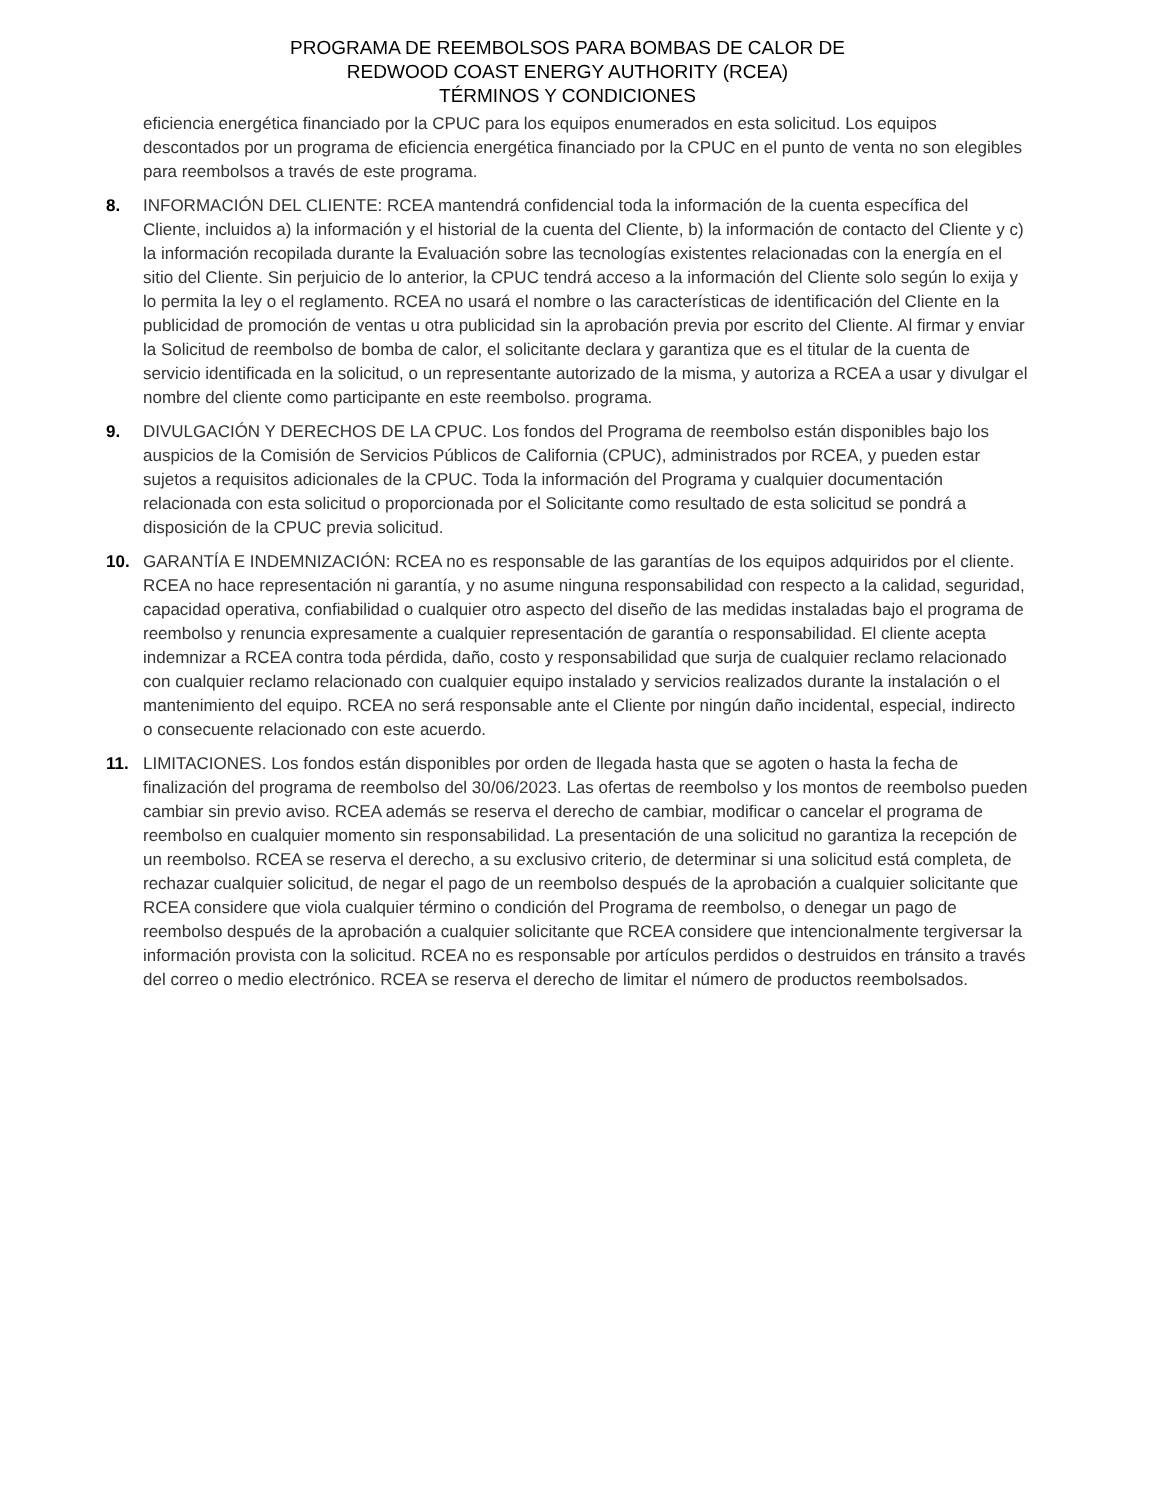PROGRAMA DE REEMBOLSOS PARA BOMBAS DE CALOR DE
REDWOOD COAST ENERGY AUTHORITY (RCEA)
TÉRMINOS Y CONDICIONES
eficiencia energética financiado por la CPUC para los equipos enumerados en esta solicitud. Los equipos descontados por un programa de eficiencia energética financiado por la CPUC en el punto de venta no son elegibles para reembolsos a través de este programa.
8. INFORMACIÓN DEL CLIENTE: RCEA mantendrá confidencial toda la información de la cuenta específica del Cliente, incluidos a) la información y el historial de la cuenta del Cliente, b) la información de contacto del Cliente y c) la información recopilada durante la Evaluación sobre las tecnologías existentes relacionadas con la energía en el sitio del Cliente. Sin perjuicio de lo anterior, la CPUC tendrá acceso a la información del Cliente solo según lo exija y lo permita la ley o el reglamento. RCEA no usará el nombre o las características de identificación del Cliente en la publicidad de promoción de ventas u otra publicidad sin la aprobación previa por escrito del Cliente. Al firmar y enviar la Solicitud de reembolso de bomba de calor, el solicitante declara y garantiza que es el titular de la cuenta de servicio identificada en la solicitud, o un representante autorizado de la misma, y autoriza a RCEA a usar y divulgar el nombre del cliente como participante en este reembolso. programa.
9. DIVULGACIÓN Y DERECHOS DE LA CPUC. Los fondos del Programa de reembolso están disponibles bajo los auspicios de la Comisión de Servicios Públicos de California (CPUC), administrados por RCEA, y pueden estar sujetos a requisitos adicionales de la CPUC. Toda la información del Programa y cualquier documentación relacionada con esta solicitud o proporcionada por el Solicitante como resultado de esta solicitud se pondrá a disposición de la CPUC previa solicitud.
10. GARANTÍA E INDEMNIZACIÓN: RCEA no es responsable de las garantías de los equipos adquiridos por el cliente. RCEA no hace representación ni garantía, y no asume ninguna responsabilidad con respecto a la calidad, seguridad, capacidad operativa, confiabilidad o cualquier otro aspecto del diseño de las medidas instaladas bajo el programa de reembolso y renuncia expresamente a cualquier representación de garantía o responsabilidad. El cliente acepta indemnizar a RCEA contra toda pérdida, daño, costo y responsabilidad que surja de cualquier reclamo relacionado con cualquier reclamo relacionado con cualquier equipo instalado y servicios realizados durante la instalación o el mantenimiento del equipo. RCEA no será responsable ante el Cliente por ningún daño incidental, especial, indirecto o consecuente relacionado con este acuerdo.
11. LIMITACIONES. Los fondos están disponibles por orden de llegada hasta que se agoten o hasta la fecha de finalización del programa de reembolso del 30/06/2023. Las ofertas de reembolso y los montos de reembolso pueden cambiar sin previo aviso. RCEA además se reserva el derecho de cambiar, modificar o cancelar el programa de reembolso en cualquier momento sin responsabilidad. La presentación de una solicitud no garantiza la recepción de un reembolso. RCEA se reserva el derecho, a su exclusivo criterio, de determinar si una solicitud está completa, de rechazar cualquier solicitud, de negar el pago de un reembolso después de la aprobación a cualquier solicitante que RCEA considere que viola cualquier término o condición del Programa de reembolso, o denegar un pago de reembolso después de la aprobación a cualquier solicitante que RCEA considere que intencionalmente tergiversar la información provista con la solicitud. RCEA no es responsable por artículos perdidos o destruidos en tránsito a través del correo o medio electrónico. RCEA se reserva el derecho de limitar el número de productos reembolsados.